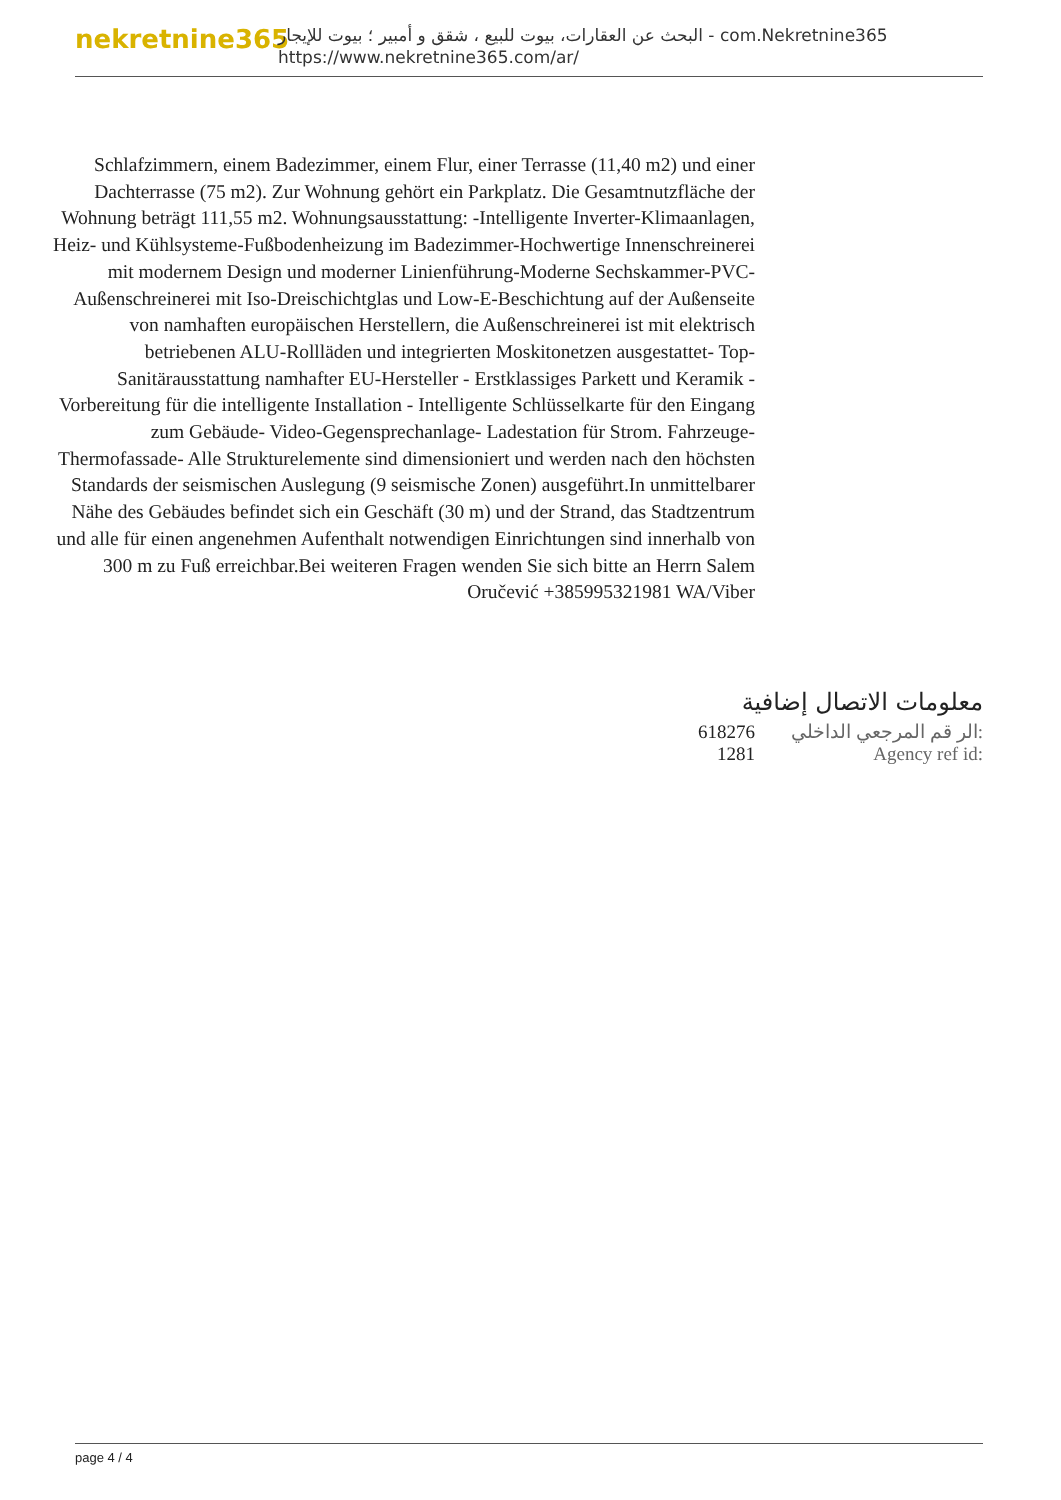nekretnine365
البحث عن العقارات، بيوت للبيع ، شقق و أمبير ؛ بيوت للإيجار - com.Nekretnine365
https://www.nekretnine365.com/ar/
Schlafzimmern, einem Badezimmer, einem Flur, einer Terrasse (11,40 m2) und einer Dachterrasse (75 m2). Zur Wohnung gehört ein Parkplatz. Die Gesamtnutzfläche der Wohnung beträgt 111,55 m2. Wohnungsausstattung: -Intelligente Inverter-Klimaanlagen, Heiz- und Kühlsysteme-Fußbodenheizung im Badezimmer-Hochwertige Innenschreinerei mit modernem Design und moderner Linienführung-Moderne Sechskammer-PVC-Außenschreinerei mit Iso-Dreischichtglas und Low-E-Beschichtung auf der Außenseite von namhaften europäischen Herstellern, die Außenschreinerei ist mit elektrisch betriebenen ALU-Rollläden und integrierten Moskitonetzen ausgestattet- Top-Sanitärausstattung namhafter EU-Hersteller - Erstklassiges Parkett und Keramik - Vorbereitung für die intelligente Installation - Intelligente Schlüsselkarte für den Eingang zum Gebäude- Video-Gegensprechanlage- Ladestation für Strom. Fahrzeuge- Thermofassade- Alle Strukturelemente sind dimensioniert und werden nach den höchsten Standards der seismischen Auslegung (9 seismische Zonen) ausgeführt.In unmittelbarer Nähe des Gebäudes befindet sich ein Geschäft (30 m) und der Strand, das Stadtzentrum und alle für einen angenehmen Aufenthalt notwendigen Einrichtungen sind innerhalb von 300 m zu Fuß erreichbar.Bei weiteren Fragen wenden Sie sich bitte an Herrn Salem Oručević +385995321981 WA/Viber
معلومات الاتصال إضافية
| 618276 | الر قم المرجعي الداخلي: |
| 1281 | Agency ref id: |
page 4 / 4